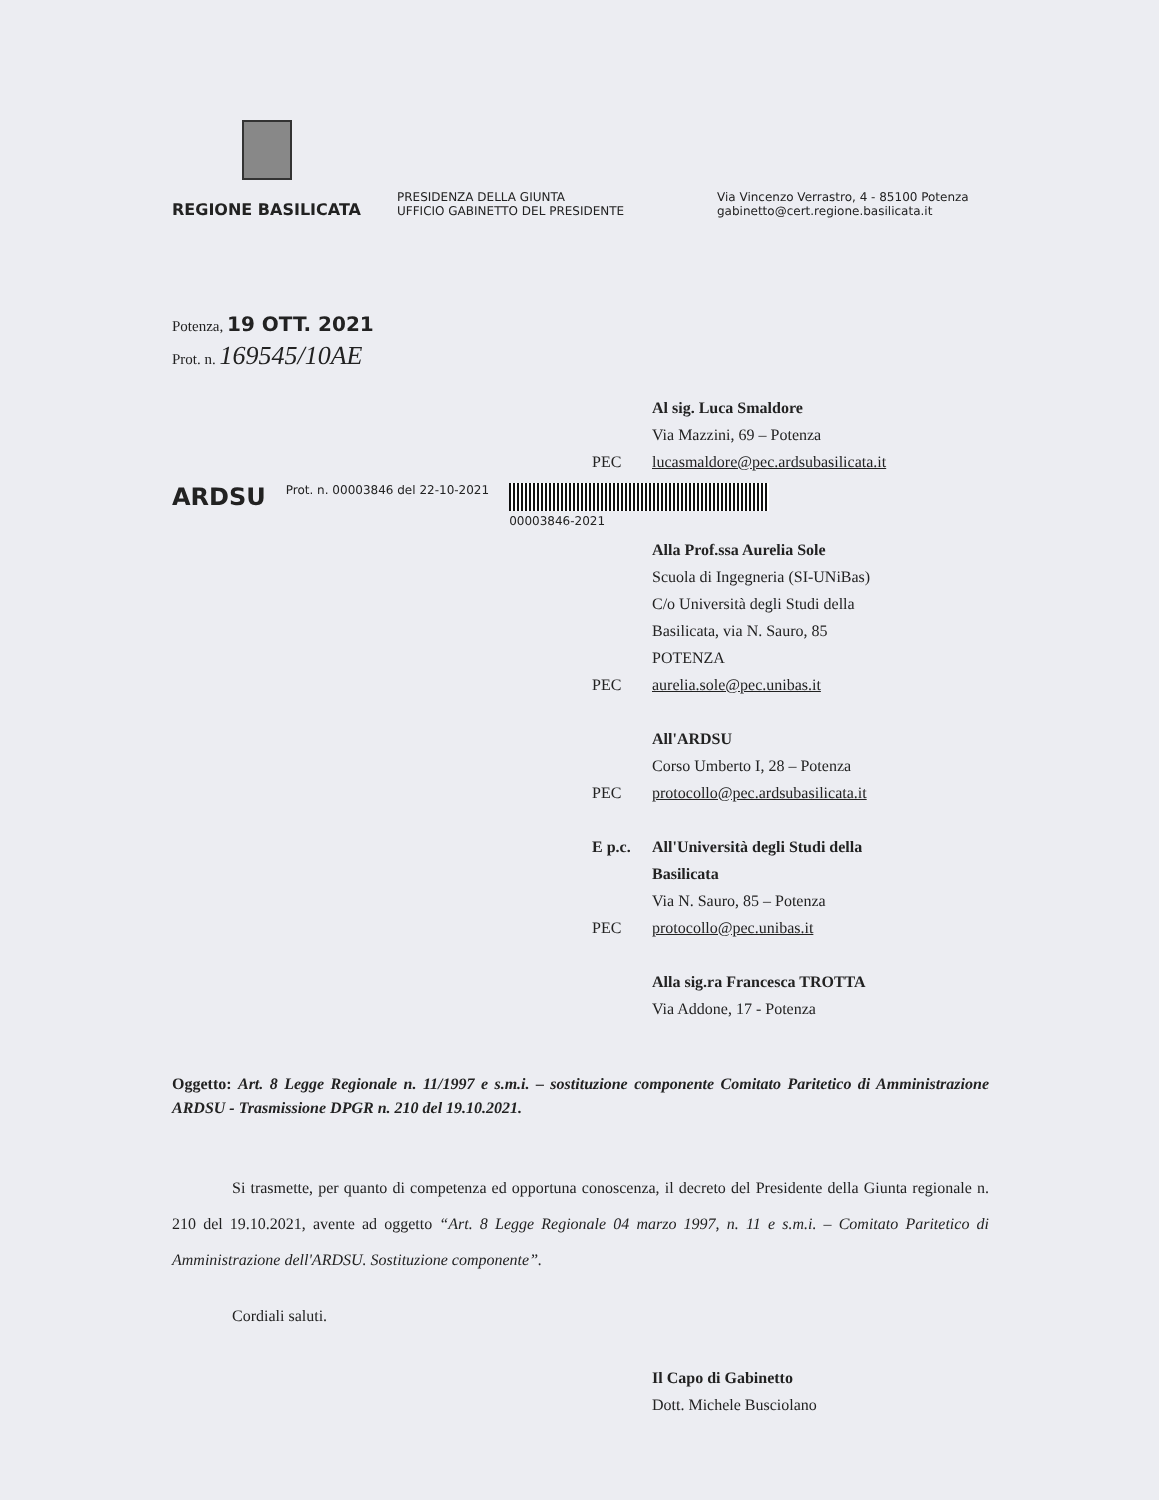REGIONE BASILICATA
PRESIDENZA DELLA GIUNTA
UFFICIO GABINETTO DEL PRESIDENTE
Via Vincenzo Verrastro, 4 - 85100 Potenza
gabinetto@cert.regione.basilicata.it
Potenza, 19 OTT. 2021
Prot. n. 169545/10AE
Al sig. Luca Smaldore
Via Mazzini, 69 – Potenza
PEC lucasmaldore@pec.ardsubasilicata.it
ARDSU Prot. n. 00003846 del 22-10-2021
00003846-2021
Alla Prof.ssa Aurelia Sole
Scuola di Ingegneria (SI-UNiBas)
C/o Università degli Studi della
Basilicata, via N. Sauro, 85
POTENZA
PEC aurelia.sole@pec.unibas.it
All'ARDSU
Corso Umberto I, 28 – Potenza
PEC protocollo@pec.ardsubasilicata.it
E p.c. All'Università degli Studi della
Basilicata
Via N. Sauro, 85 – Potenza
PEC protocollo@pec.unibas.it
Alla sig.ra Francesca TROTTA
Via Addone, 17 - Potenza
Oggetto: Art. 8 Legge Regionale n. 11/1997 e s.m.i. – sostituzione componente Comitato Paritetico di Amministrazione ARDSU - Trasmissione DPGR n. 210 del 19.10.2021.
Si trasmette, per quanto di competenza ed opportuna conoscenza, il decreto del Presidente della Giunta regionale n. 210 del 19.10.2021, avente ad oggetto “Art. 8 Legge Regionale 04 marzo 1997, n. 11 e s.m.i. – Comitato Paritetico di Amministrazione dell'ARDSU. Sostituzione componente”.
Cordiali saluti.
Il Capo di Gabinetto
Dott. Michele Busciolano